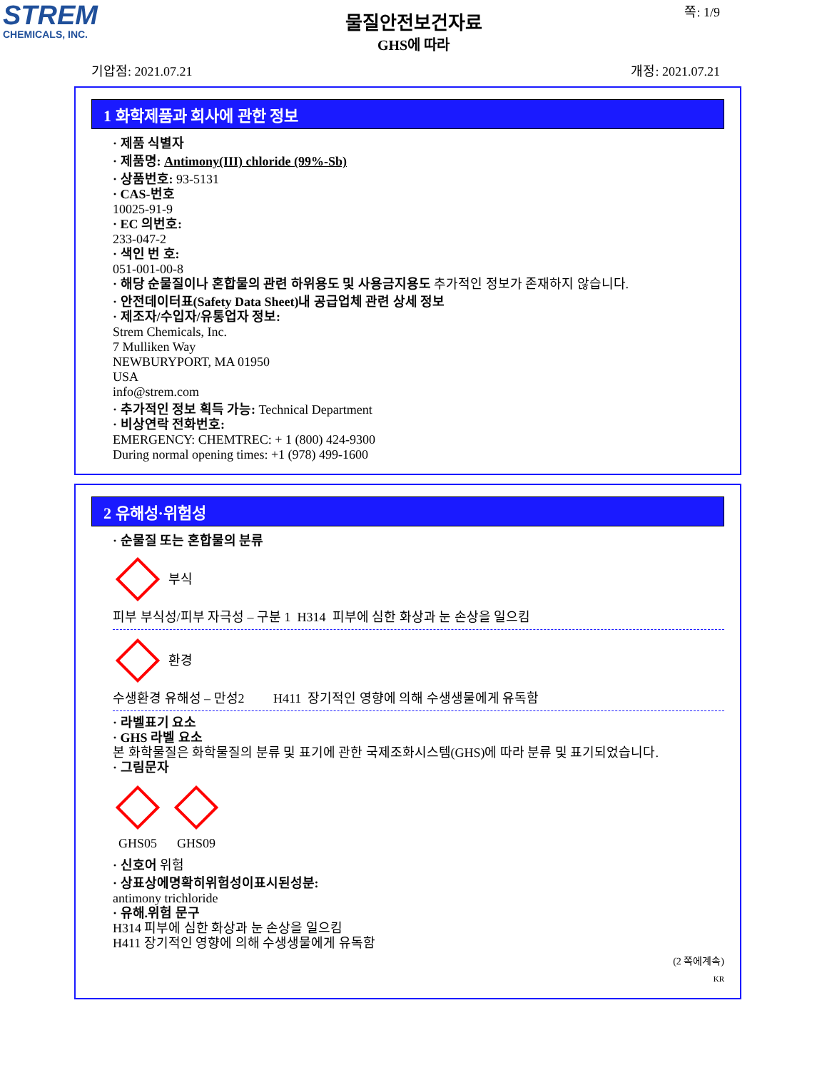STREM
CHEMICALS, INC.
쪽: 1/9
물질안전보건자료
GHS에 따라
기압점: 2021.07.21 개정: 2021.07.21
1 화학제품과 회사에 관한 정보
· 제품 식별자
· 제품명: Antimony(III) chloride (99%-Sb)
· 상품번호: 93-5131
· CAS-번호
10025-91-9
· EC 의번호:
233-047-2
· 색인 번 호:
051-001-00-8
· 해당 순물질이나 혼합물의 관련 하위용도 및 사용금지용도 추가적인 정보가 존재하지 않습니다.
· 안전데이터표(Safety Data Sheet)내 공급업체 관련 상세 정보
· 제조자/수입자/유통업자 정보:
Strem Chemicals, Inc.
7 Mulliken Way
NEWBURYPORT, MA 01950
USA
info@strem.com
· 추가적인 정보 획득 가능: Technical Department
· 비상연락 전화번호:
EMERGENCY: CHEMTREC: + 1 (800) 424-9300
During normal opening times: +1 (978) 499-1600
2 유해성·위험성
· 순물질 또는 혼합물의 분류
부식
피부 부식성/피부 자극성 – 구분 1 H314 피부에 심한 화상과 눈 손상을 일으킴
환경
수생환경 유해성 – 만성2 H411 장기적인 영향에 의해 수생생물에게 유독함
· 라벨표기 요소
· GHS 라벨 요소
본 화학물질은 화학물질의 분류 및 표기에 관한 국제조화시스템(GHS)에 따라 분류 및 표기되었습니다.
· 그림문자
GHS05
GHS09
· 신호어 위험
· 상표상에명확히위험성이표시된성분:
antimony trichloride
· 유해.위험 문구
H314 피부에 심한 화상과 눈 손상을 일으킴
H411 장기적인 영향에 의해 수생생물에게 유독함
(2 쪽에계속)
KR